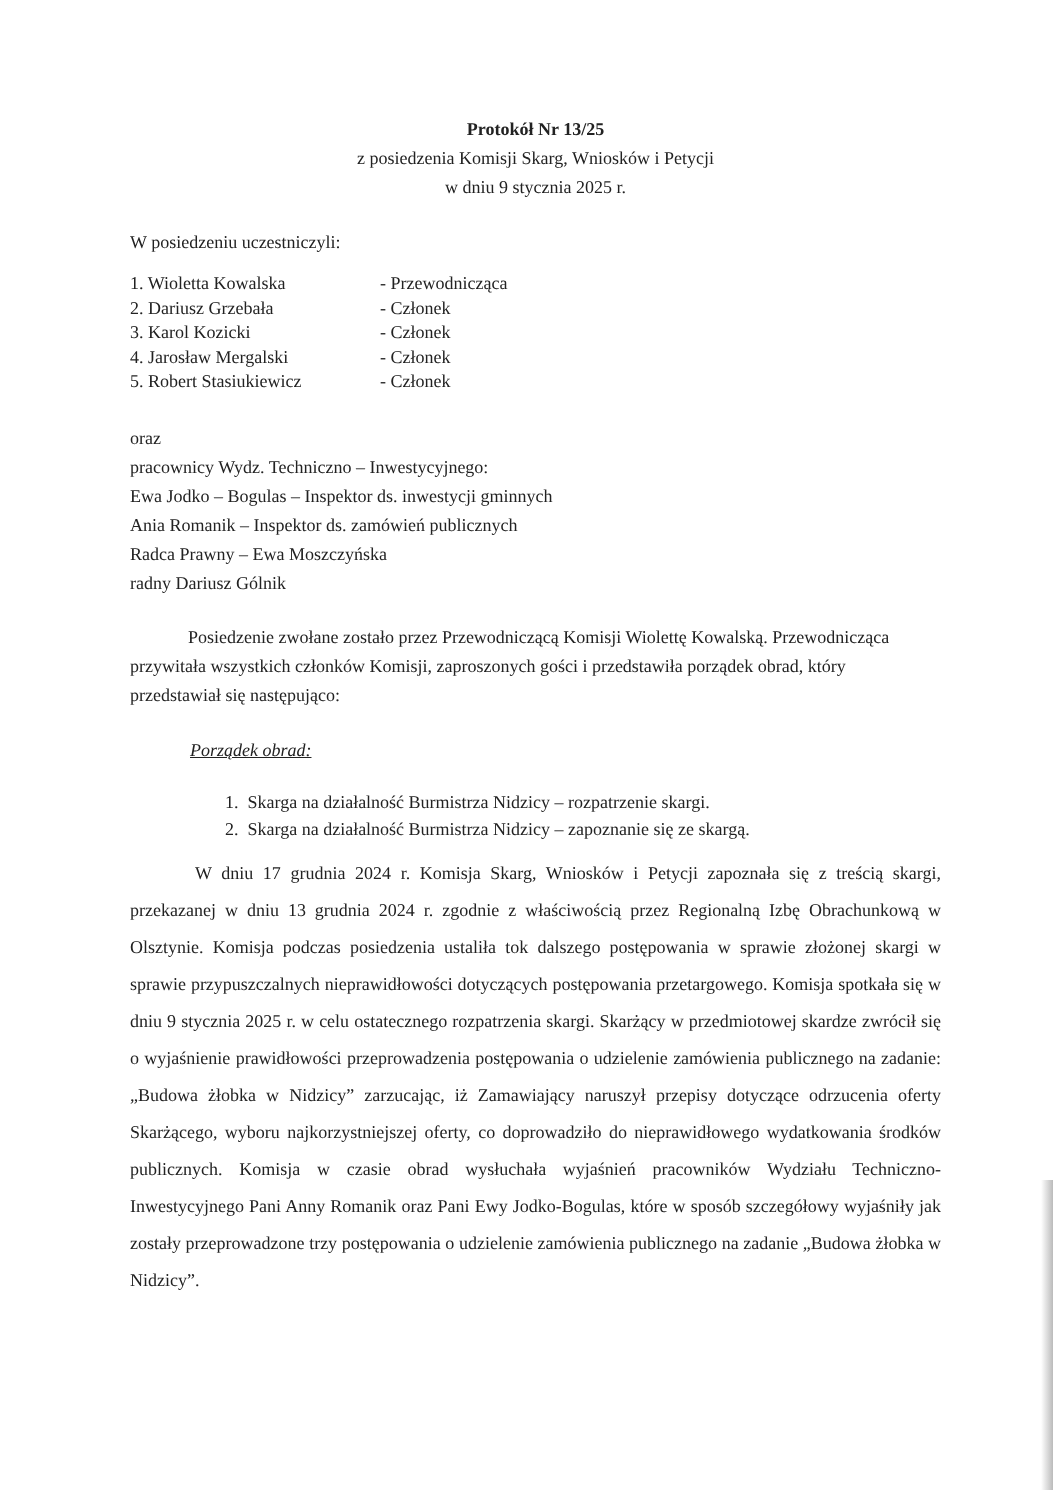Protokół Nr 13/25
z posiedzenia Komisji Skarg, Wniosków i Petycji
w dniu 9 stycznia 2025 r.
W posiedzeniu uczestniczyli:
1. Wioletta Kowalska - Przewodnicząca
2. Dariusz Grzebała - Członek
3. Karol Kozicki - Członek
4. Jarosław Mergalski - Członek
5. Robert Stasiukiewicz - Członek
oraz
pracownicy Wydz. Techniczno – Inwestycyjnego:
Ewa Jodko – Bogulas – Inspektor ds. inwestycji gminnych
Ania Romanik – Inspektor ds. zamówień publicznych
Radca Prawny – Ewa Moszczyńska
radny Dariusz Gólnik
Posiedzenie zwołane zostało przez Przewodniczącą Komisji Wiolettę Kowalską. Przewodnicząca przywitała wszystkich członków Komisji, zaproszonych gości i przedstawiła porządek obrad, który przedstawiał się następująco:
Porządek obrad:
1. Skarga na działalność Burmistrza Nidzicy – rozpatrzenie skargi.
2. Skarga na działalność Burmistrza Nidzicy – zapoznanie się ze skargą.
W dniu 17 grudnia 2024 r. Komisja Skarg, Wniosków i Petycji zapoznała się z treścią skargi, przekazanej w dniu 13 grudnia 2024 r. zgodnie z właściwością przez Regionalną Izbę Obrachunkową w Olsztynie. Komisja podczas posiedzenia ustaliła tok dalszego postępowania w sprawie złożonej skargi w sprawie przypuszczalnych nieprawidłowości dotyczących postępowania przetargowego. Komisja spotkała się w dniu 9 stycznia 2025 r. w celu ostatecznego rozpatrzenia skargi. Skarżący w przedmiotowej skardze zwrócił się o wyjaśnienie prawidłowości przeprowadzenia postępowania o udzielenie zamówienia publicznego na zadanie: „Budowa żłobka w Nidzicy” zarzucając, iż Zamawiający naruszył przepisy dotyczące odrzucenia oferty Skarżącego, wyboru najkorzystniejszej oferty, co doprowadziło do nieprawidłowego wydatkowania środków publicznych. Komisja w czasie obrad wysłuchała wyjaśnień pracowników Wydziału Techniczno-Inwestycyjnego Pani Anny Romanik oraz Pani Ewy Jodko-Bogulas, które w sposób szczegółowy wyjaśniły jak zostały przeprowadzone trzy postępowania o udzielenie zamówienia publicznego na zadanie „Budowa żłobka w Nidzicy”.